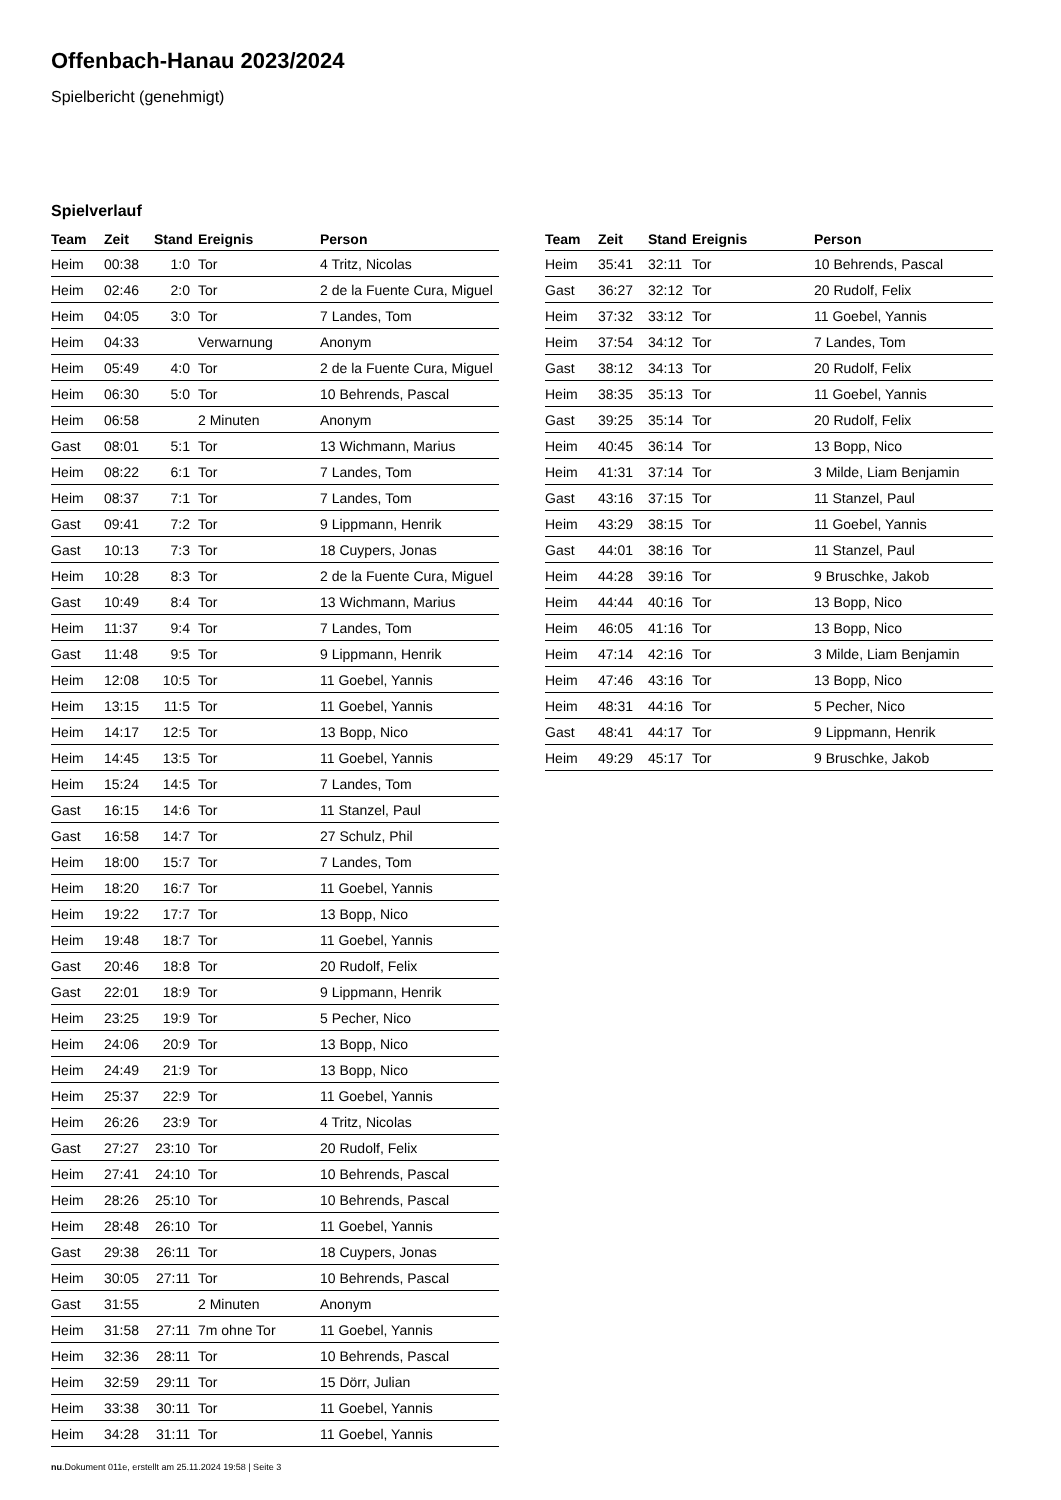Offenbach-Hanau 2023/2024
Spielbericht (genehmigt)
Spielverlauf
| Team | Zeit | Stand | Ereignis | Person |
| --- | --- | --- | --- | --- |
| Heim | 00:38 | 1:0 | Tor | 4 Tritz, Nicolas |
| Heim | 02:46 | 2:0 | Tor | 2 de la Fuente Cura, Miguel |
| Heim | 04:05 | 3:0 | Tor | 7 Landes, Tom |
| Heim | 04:33 | | Verwarnung | Anonym |
| Heim | 05:49 | 4:0 | Tor | 2 de la Fuente Cura, Miguel |
| Heim | 06:30 | 5:0 | Tor | 10 Behrends, Pascal |
| Heim | 06:58 | | 2 Minuten | Anonym |
| Gast | 08:01 | 5:1 | Tor | 13 Wichmann, Marius |
| Heim | 08:22 | 6:1 | Tor | 7 Landes, Tom |
| Heim | 08:37 | 7:1 | Tor | 7 Landes, Tom |
| Gast | 09:41 | 7:2 | Tor | 9 Lippmann, Henrik |
| Gast | 10:13 | 7:3 | Tor | 18 Cuypers, Jonas |
| Heim | 10:28 | 8:3 | Tor | 2 de la Fuente Cura, Miguel |
| Gast | 10:49 | 8:4 | Tor | 13 Wichmann, Marius |
| Heim | 11:37 | 9:4 | Tor | 7 Landes, Tom |
| Gast | 11:48 | 9:5 | Tor | 9 Lippmann, Henrik |
| Heim | 12:08 | 10:5 | Tor | 11 Goebel, Yannis |
| Heim | 13:15 | 11:5 | Tor | 11 Goebel, Yannis |
| Heim | 14:17 | 12:5 | Tor | 13 Bopp, Nico |
| Heim | 14:45 | 13:5 | Tor | 11 Goebel, Yannis |
| Heim | 15:24 | 14:5 | Tor | 7 Landes, Tom |
| Gast | 16:15 | 14:6 | Tor | 11 Stanzel, Paul |
| Gast | 16:58 | 14:7 | Tor | 27 Schulz, Phil |
| Heim | 18:00 | 15:7 | Tor | 7 Landes, Tom |
| Heim | 18:20 | 16:7 | Tor | 11 Goebel, Yannis |
| Heim | 19:22 | 17:7 | Tor | 13 Bopp, Nico |
| Heim | 19:48 | 18:7 | Tor | 11 Goebel, Yannis |
| Gast | 20:46 | 18:8 | Tor | 20 Rudolf, Felix |
| Gast | 22:01 | 18:9 | Tor | 9 Lippmann, Henrik |
| Heim | 23:25 | 19:9 | Tor | 5 Pecher, Nico |
| Heim | 24:06 | 20:9 | Tor | 13 Bopp, Nico |
| Heim | 24:49 | 21:9 | Tor | 13 Bopp, Nico |
| Heim | 25:37 | 22:9 | Tor | 11 Goebel, Yannis |
| Heim | 26:26 | 23:9 | Tor | 4 Tritz, Nicolas |
| Gast | 27:27 | 23:10 | Tor | 20 Rudolf, Felix |
| Heim | 27:41 | 24:10 | Tor | 10 Behrends, Pascal |
| Heim | 28:26 | 25:10 | Tor | 10 Behrends, Pascal |
| Heim | 28:48 | 26:10 | Tor | 11 Goebel, Yannis |
| Gast | 29:38 | 26:11 | Tor | 18 Cuypers, Jonas |
| Heim | 30:05 | 27:11 | Tor | 10 Behrends, Pascal |
| Gast | 31:55 | | 2 Minuten | Anonym |
| Heim | 31:58 | 27:11 | 7m ohne Tor | 11 Goebel, Yannis |
| Heim | 32:36 | 28:11 | Tor | 10 Behrends, Pascal |
| Heim | 32:59 | 29:11 | Tor | 15 Dörr, Julian |
| Heim | 33:38 | 30:11 | Tor | 11 Goebel, Yannis |
| Heim | 34:28 | 31:11 | Tor | 11 Goebel, Yannis |
| Team | Zeit | Stand | Ereignis | Person |
| --- | --- | --- | --- | --- |
| Heim | 35:41 | 32:11 | Tor | 10 Behrends, Pascal |
| Gast | 36:27 | 32:12 | Tor | 20 Rudolf, Felix |
| Heim | 37:32 | 33:12 | Tor | 11 Goebel, Yannis |
| Heim | 37:54 | 34:12 | Tor | 7 Landes, Tom |
| Gast | 38:12 | 34:13 | Tor | 20 Rudolf, Felix |
| Heim | 38:35 | 35:13 | Tor | 11 Goebel, Yannis |
| Gast | 39:25 | 35:14 | Tor | 20 Rudolf, Felix |
| Heim | 40:45 | 36:14 | Tor | 13 Bopp, Nico |
| Heim | 41:31 | 37:14 | Tor | 3 Milde, Liam Benjamin |
| Gast | 43:16 | 37:15 | Tor | 11 Stanzel, Paul |
| Heim | 43:29 | 38:15 | Tor | 11 Goebel, Yannis |
| Gast | 44:01 | 38:16 | Tor | 11 Stanzel, Paul |
| Heim | 44:28 | 39:16 | Tor | 9 Bruschke, Jakob |
| Heim | 44:44 | 40:16 | Tor | 13 Bopp, Nico |
| Heim | 46:05 | 41:16 | Tor | 13 Bopp, Nico |
| Heim | 47:14 | 42:16 | Tor | 3 Milde, Liam Benjamin |
| Heim | 47:46 | 43:16 | Tor | 13 Bopp, Nico |
| Heim | 48:31 | 44:16 | Tor | 5 Pecher, Nico |
| Gast | 48:41 | 44:17 | Tor | 9 Lippmann, Henrik |
| Heim | 49:29 | 45:17 | Tor | 9 Bruschke, Jakob |
nu.Dokument 011e, erstellt am 25.11.2024 19:58 | Seite 3